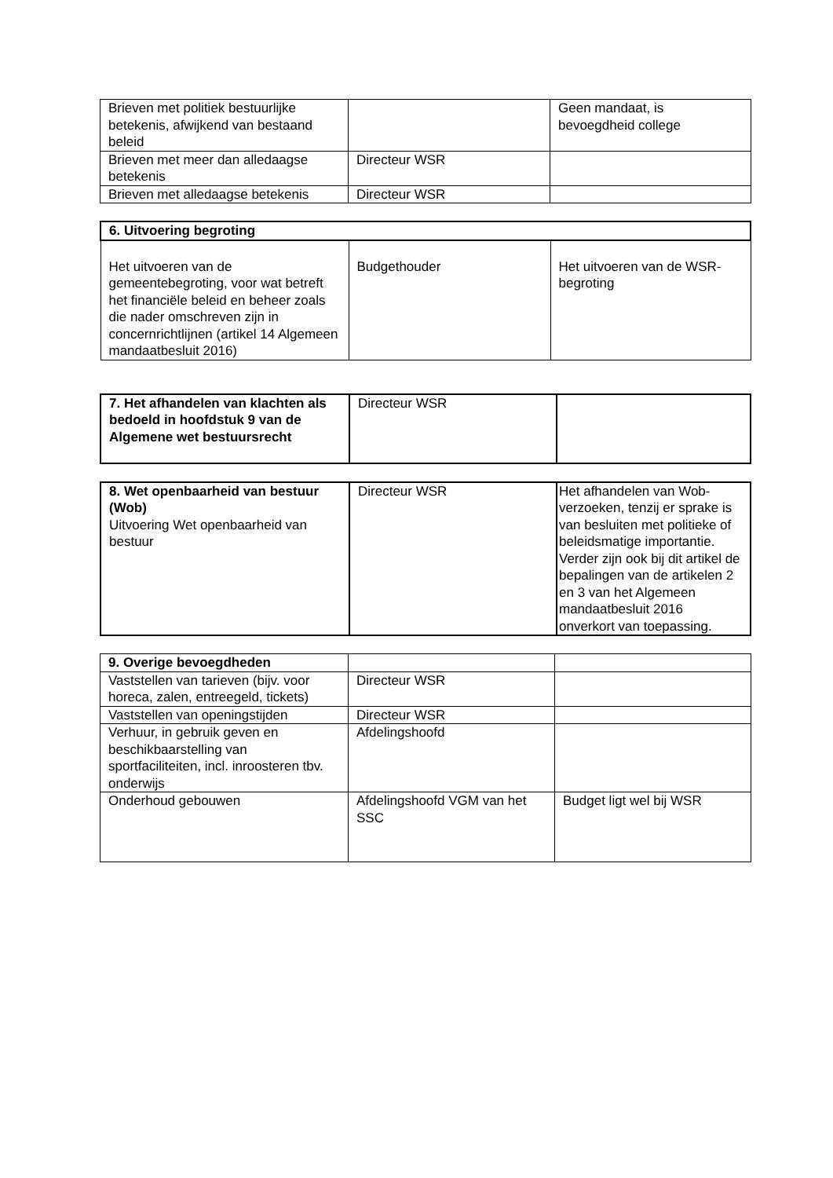| Brieven met politiek bestuurlijke betekenis, afwijkend van bestaand beleid | | Geen mandaat, is bevoegdheid college |
| Brieven met meer dan alledaagse betekenis | Directeur WSR | |
| Brieven met alledaagse betekenis | Directeur WSR | |
| 6. Uitvoering begroting | | |
| Het uitvoeren van de gemeentebegroting, voor wat betreft het financiële beleid en beheer zoals die nader omschreven zijn in concernrichtlijnen (artikel 14 Algemeen mandaatbesluit 2016) | Budgethouder | Het uitvoeren van de WSR-begroting |
| 7. Het afhandelen van klachten als bedoeld in hoofdstuk 9 van de Algemene wet bestuursrecht | Directeur WSR | |
| 8. Wet openbaarheid van bestuur (Wob) Uitvoering Wet openbaarheid van bestuur | Directeur WSR | Het afhandelen van Wob-verzoeken, tenzij er sprake is van besluiten met politieke of beleidsmatige importantie. Verder zijn ook bij dit artikel de bepalingen van de artikelen 2 en 3 van het Algemeen mandaatbesluit 2016 onverkort van toepassing. |
| 9. Overige bevoegdheden | | |
| Vaststellen van tarieven (bijv. voor horeca, zalen, entreegeld, tickets) | Directeur WSR | |
| Vaststellen van openingstijden | Directeur WSR | |
| Verhuur, in gebruik geven en beschikbaarstelling van sportfaciliteiten, incl. inroosteren tbv. onderwijs | Afdelingshoofd | |
| Onderhoud gebouwen | Afdelingshoofd VGM van het SSC | Budget ligt wel bij WSR |